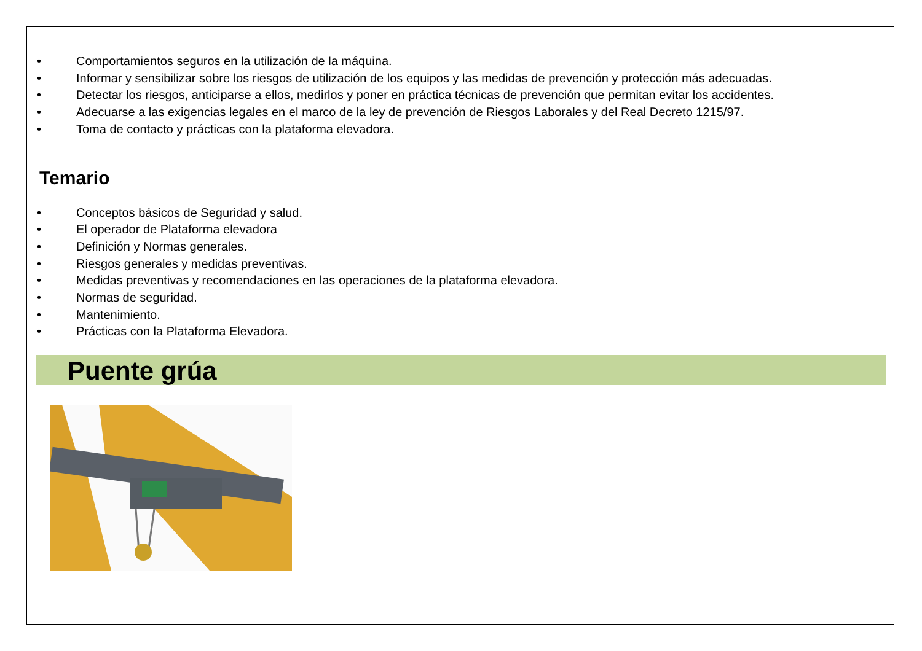• Comportamientos seguros en la utilización de la máquina.
• Informar y sensibilizar sobre los riesgos de utilización de los equipos y las medidas de prevención y protección más adecuadas.
• Detectar los riesgos, anticiparse a ellos, medirlos y poner en práctica técnicas de prevención que permitan evitar los accidentes.
• Adecuarse a las exigencias legales en el marco de la ley de prevención de Riesgos Laborales y del Real Decreto 1215/97.
• Toma de contacto y prácticas con la plataforma elevadora.
Temario
• Conceptos básicos de Seguridad y salud.
• El operador de Plataforma elevadora
• Definición y Normas generales.
• Riesgos generales y medidas preventivas.
• Medidas preventivas y recomendaciones en las operaciones de la plataforma elevadora.
• Normas de seguridad.
• Mantenimiento.
• Prácticas con la Plataforma Elevadora.
Puente grúa